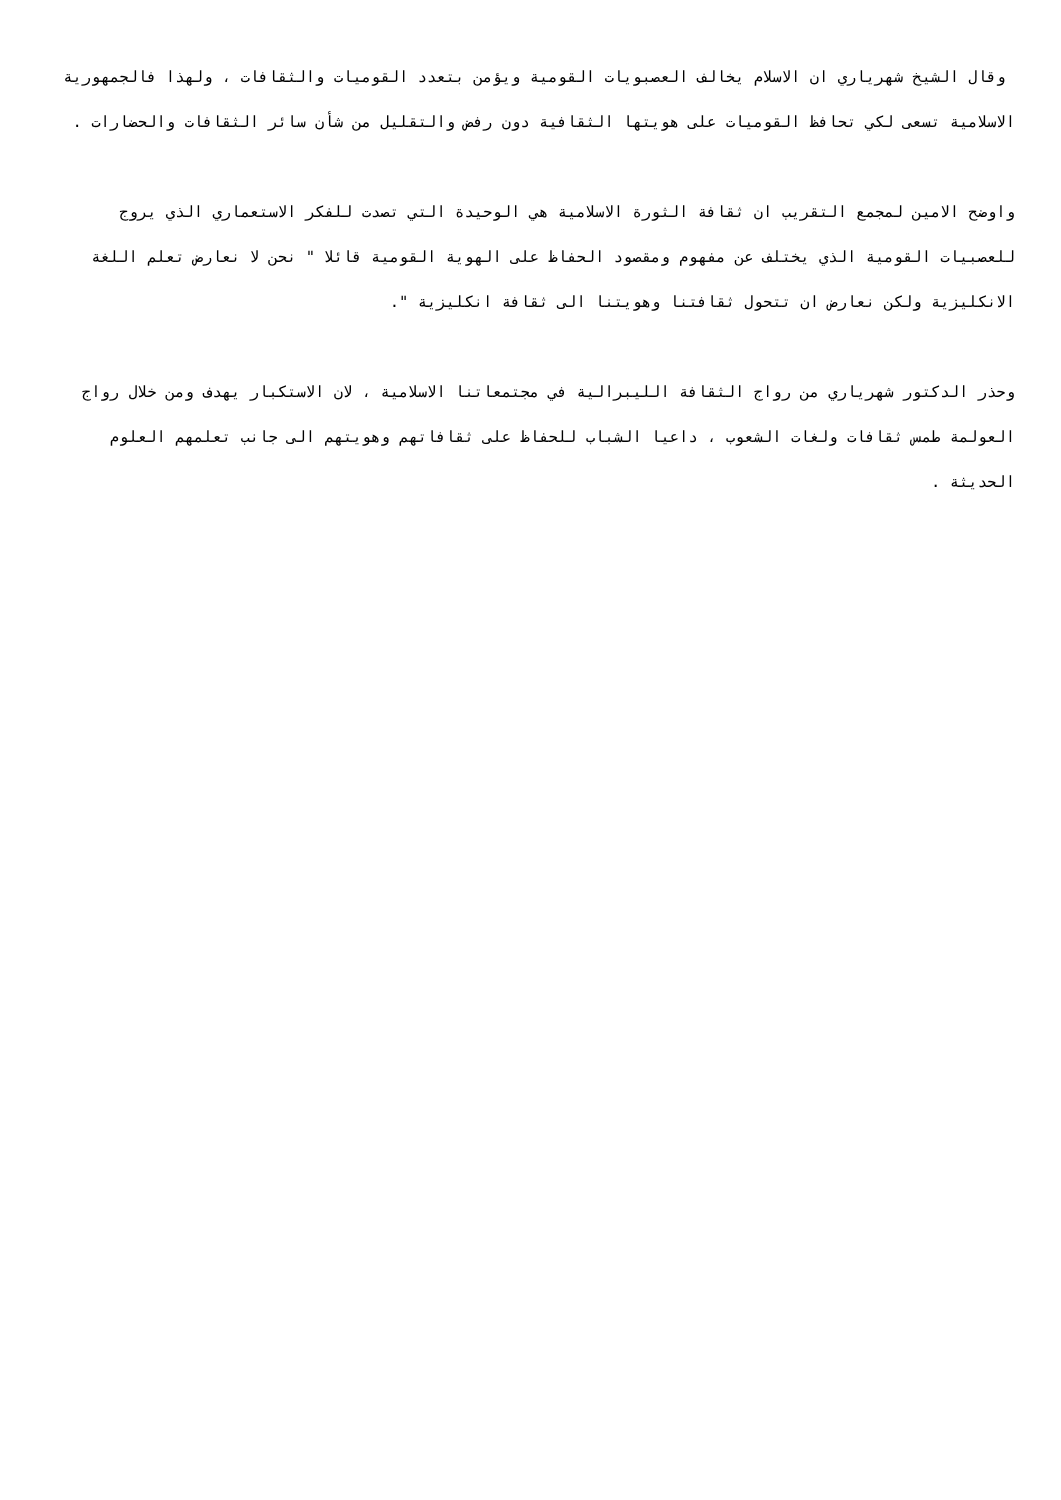وقال الشيخ شهرياري ان الاسلام يخالف العصبويات القومية ويؤمن بتعدد القوميات والثقافات ، ولهذا فالجمهورية الاسلامية تسعى لكي تحافظ القوميات على هويتها الثقافية دون رفض والتقليل من شأن سائر الثقافات والحضارات .
واوضح الامين لمجمع التقريب ان ثقافة الثورة الاسلامية هي الوحيدة التي تصدت للفكر الاستعماري الذي يروج للعصبيات القومية الذي يختلف عن مفهوم ومقصود الحفاظ على الهوية القومية قائلا " نحن لا نعارض تعلم اللغة الانكليزية ولكن نعارض ان تتحول ثقافتنا وهويتنا الى ثقافة انكليزية ".
وحذر الدكتور شهرياري من رواج الثقافة الليبرالية في مجتمعاتنا الاسلامية ، لان الاستكبار يهدف ومن خلال رواج العولمة طمس ثقافات ولغات الشعوب ، داعيا الشباب للحفاظ على ثقافاتهم وهويتهم الى جانب تعلمهم العلوم الحديثة .